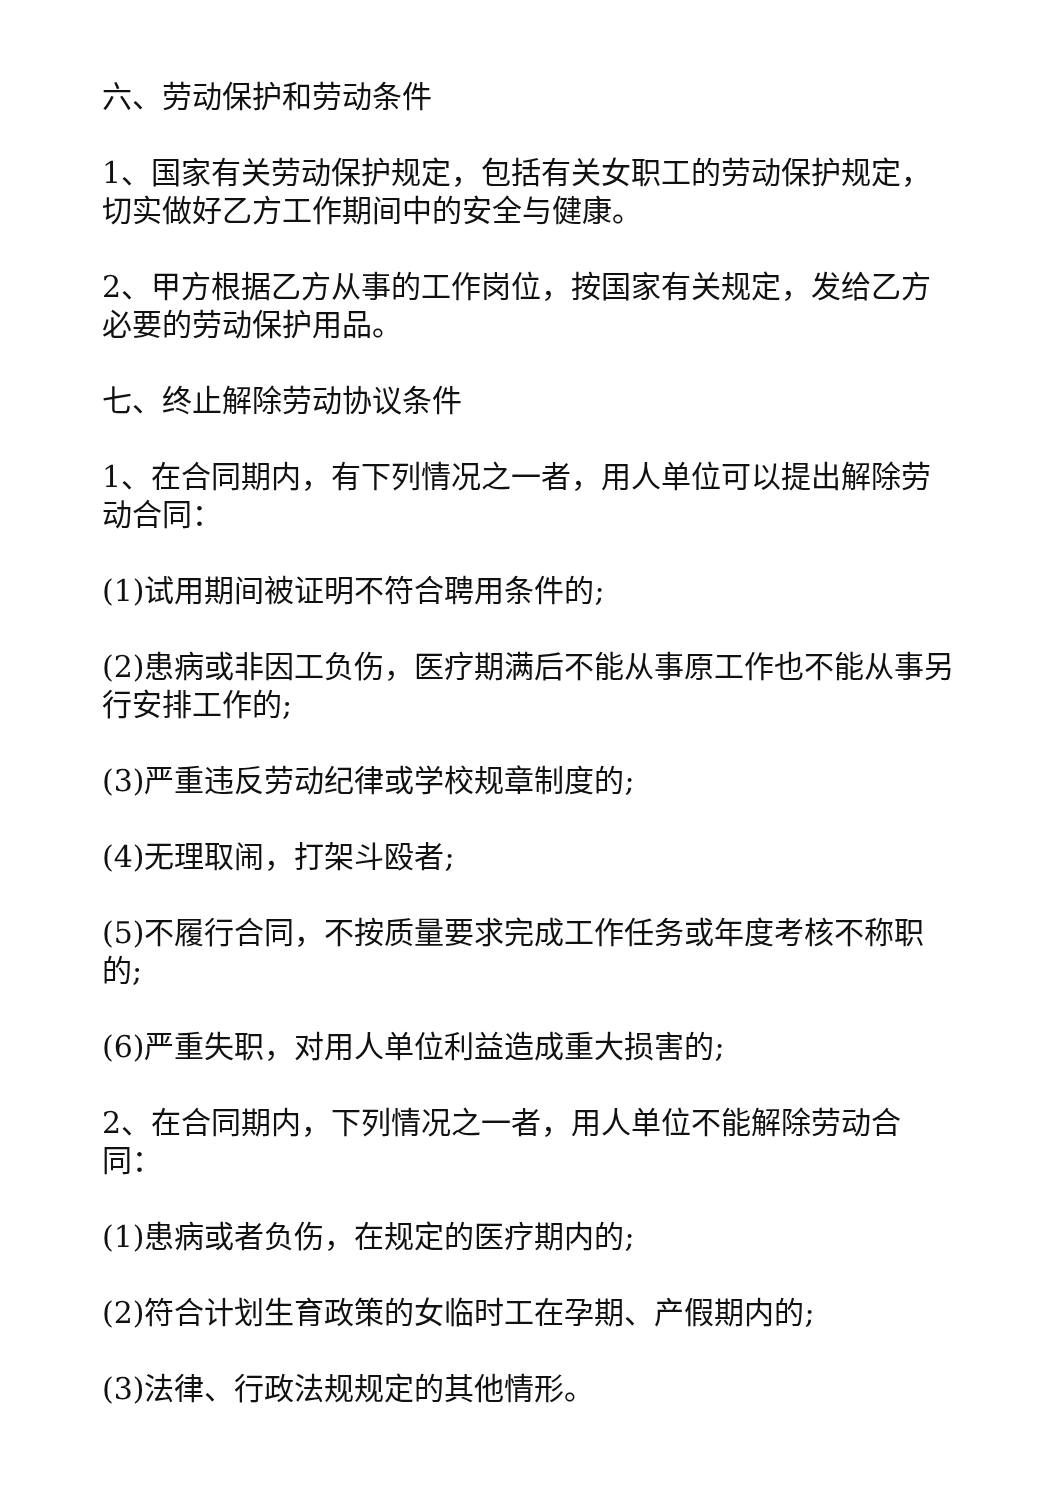六、劳动保护和劳动条件
1、国家有关劳动保护规定，包括有关女职工的劳动保护规定，切实做好乙方工作期间中的安全与健康。
2、甲方根据乙方从事的工作岗位，按国家有关规定，发给乙方必要的劳动保护用品。
七、终止解除劳动协议条件
1、在合同期内，有下列情况之一者，用人单位可以提出解除劳动合同：
(1)试用期间被证明不符合聘用条件的;
(2)患病或非因工负伤，医疗期满后不能从事原工作也不能从事另行安排工作的;
(3)严重违反劳动纪律或学校规章制度的;
(4)无理取闹，打架斗殴者;
(5)不履行合同，不按质量要求完成工作任务或年度考核不称职的;
(6)严重失职，对用人单位利益造成重大损害的;
2、在合同期内，下列情况之一者，用人单位不能解除劳动合同：
(1)患病或者负伤，在规定的医疗期内的;
(2)符合计划生育政策的女临时工在孕期、产假期内的;
(3)法律、行政法规规定的其他情形。